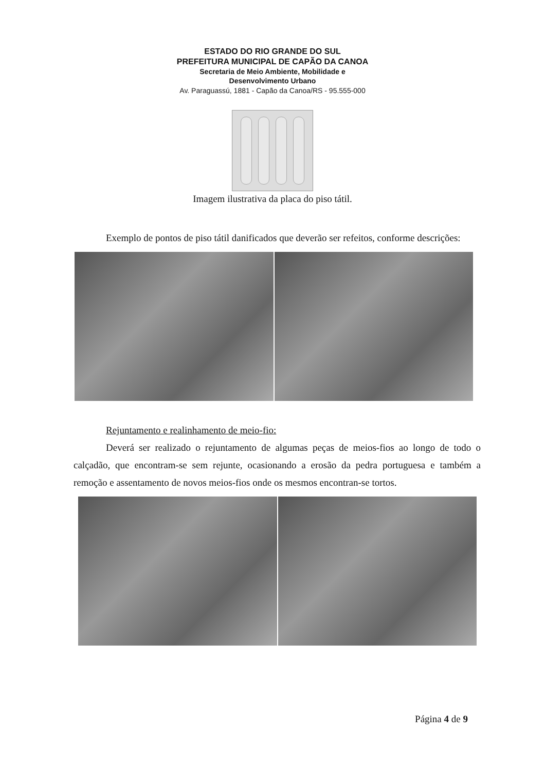ESTADO DO RIO GRANDE DO SUL
PREFEITURA MUNICIPAL DE CAPÃO DA CANOA
Secretaria de Meio Ambiente, Mobilidade e
Desenvolvimento Urbano
Av. Paraguassú, 1881 - Capão da Canoa/RS - 95.555-000
Imagem ilustrativa da placa do piso tátil.
Exemplo de pontos de piso tátil danificados que deverão ser refeitos, conforme descrições:
Rejuntamento e realinhamento de meio-fio:
Deverá ser realizado o rejuntamento de algumas peças de meios-fios ao longo de todo o calçadão, que encontram-se sem rejunte, ocasionando a erosão da pedra portuguesa e também a remoção e assentamento de novos meios-fios onde os mesmos encontran-se tortos.
Página 4 de 9